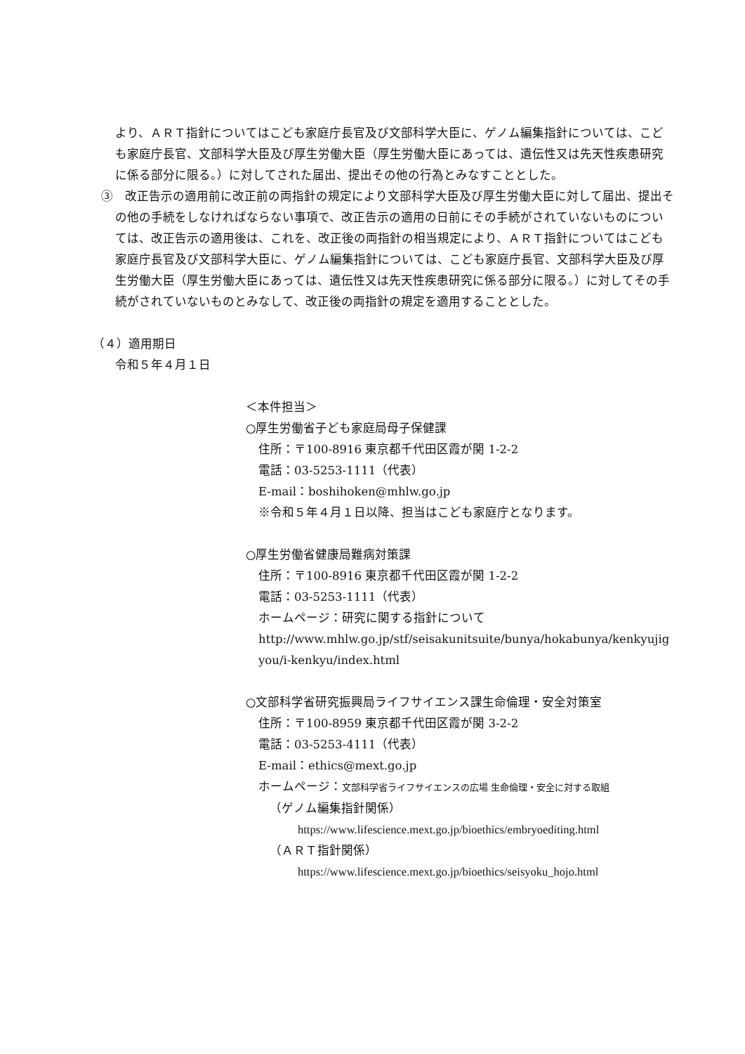より、ＡＲＴ指針についてはこども家庭庁長官及び文部科学大臣に、ゲノム編集指針については、こども家庭庁長官、文部科学大臣及び厚生労働大臣（厚生労働大臣にあっては、遺伝性又は先天性疾患研究に係る部分に限る。）に対してされた届出、提出その他の行為とみなすこととした。
③　改正告示の適用前に改正前の両指針の規定により文部科学大臣及び厚生労働大臣に対して届出、提出その他の手続をしなければならない事項で、改正告示の適用の日前にその手続がされていないものについては、改正告示の適用後は、これを、改正後の両指針の相当規定により、ＡＲＴ指針についてはこども家庭庁長官及び文部科学大臣に、ゲノム編集指針については、こども家庭庁長官、文部科学大臣及び厚生労働大臣（厚生労働大臣にあっては、遺伝性又は先天性疾患研究に係る部分に限る。）に対してその手続がされていないものとみなして、改正後の両指針の規定を適用することとした。
（４）適用期日
令和５年４月１日
＜本件担当＞
○厚生労働省子ども家庭局母子保健課
住所：〒100-8916 東京都千代田区霞が関 1-2-2
電話：03-5253-1111（代表）
E-mail：boshihoken@mhlw.go.jp
※令和５年４月１日以降、担当はこども家庭庁となります。
○厚生労働省健康局難病対策課
住所：〒100-8916 東京都千代田区霞が関 1-2-2
電話：03-5253-1111（代表）
ホームページ：研究に関する指針について
http://www.mhlw.go.jp/stf/seisakunitsuite/bunya/hokabunya/kenkyujigyou/i-kenkyu/index.html
○文部科学省研究振興局ライフサイエンス課生命倫理・安全対策室
住所：〒100-8959 東京都千代田区霞が関 3-2-2
電話：03-5253-4111（代表）
E-mail：ethics@mext.go.jp
ホームページ：文部科学省ライフサイエンスの広場 生命倫理・安全に対する取組
（ゲノム編集指針関係）
https://www.lifescience.mext.go.jp/bioethics/embryoediting.html
（ＡＲＴ指針関係）
https://www.lifescience.mext.go.jp/bioethics/seisyoku_hojo.html